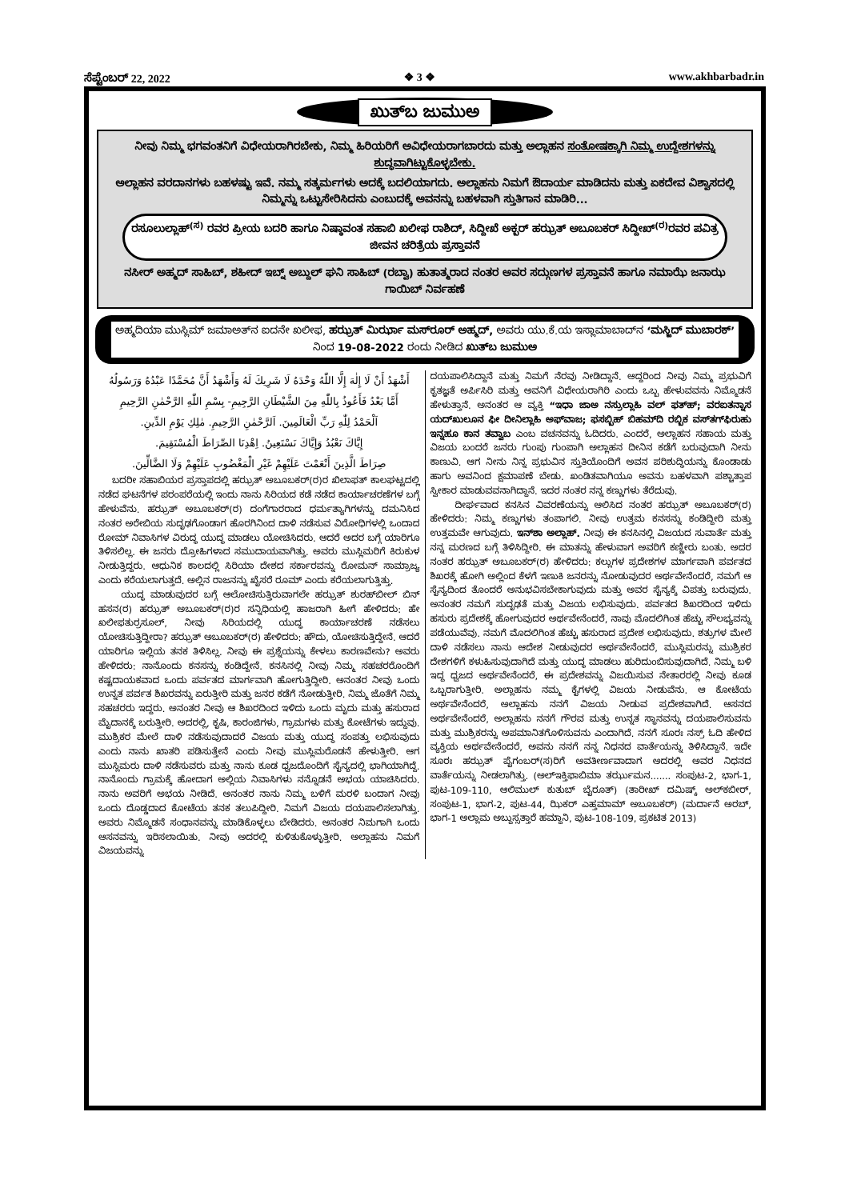ಸೆಪ್ಟೆಂಬರ್ 22, 2022 ❖ 3 ❖ www.akhbarbadr.in
ಖುತ್‌ಬ ಜುಮುಅ
ನೀವು ನಿಮ್ಮ ಭಗವಂತನಿಗೆ ವಿಧೇಯರಾಗಿರಬೇಕು, ನಿಮ್ಮ ಹಿರಿಯರಿಗೆ ಅವಿಧೇಯರಾಗಬಾರದು ಮತ್ತು ಅಲ್ಲಾಹನ ಸಂತೋಷಕ್ಕಾಗಿ ನಿಮ್ಮ ಉದ್ದೇಶಗಳನ್ನು ಶುದ್ಧವಾಗಿಟ್ಟುಕೊಳ್ಳಬೇಕು.
ಅಲ್ಲಾಹನ ವರದಾನಗಳು ಬಹಳಷ್ಟು ಇವೆ. ನಮ್ಮ ಸತ್ಕರ್ಮಗಳು ಅದಕ್ಕೆ ಬದಲಿಯಾಗದು. ಅಲ್ಲಾಹನು ನಿಮಗೆ ಔದಾರ್ಯ ಮಾಡಿದನು ಮತ್ತು ಏಕದೇವ ವಿಶ್ವಾಸದಲ್ಲಿ ನಿಮ್ಮನ್ನು ಒಟ್ಟುಸೇರಿಸಿದನು ಎಂಬುದಕ್ಕೆ ಅವನನ್ನು ಬಹಳವಾಗಿ ಸ್ತುತಿಗಾನ ಮಾಡಿರಿ...
ರಸೂಲುಲ್ಲಾಹ್<sup>(ಸ)</sup> ರವರ ಪ್ರೀಯ ಬದರಿ ಹಾಗೂ ನಿಷ್ಠಾವಂತ ಸಹಾಬಿ ಖಲೀಫ ರಾಶಿದ್, ಸಿದ್ದೀಖೆ ಅಕ್ಬರ್ ಹಝ್ರತ್ ಅಬೂಬಕರ್ ಸಿದ್ದೀಖ್<sup>(ರ)</sup>ರವರ ಪವಿತ್ರ ಜೀವನ ಚರಿತ್ರೆಯ ಪ್ರಸ್ತಾವನೆ
ನಸೀರ್ ಅಹ್ಮದ್ ಸಾಹಿಬ್, ಶಹೀದ್ ಇಬ್ನ್ ಅಬ್ದುಲ್ ಘನಿ ಸಾಹಿಬ್ (ರಬ್ವಾ) ಹುತಾತ್ಮರಾದ ನಂತರ ಅವರ ಸದ್ಗುಣಗಳ ಪ್ರಸ್ತಾವನೆ ಹಾಗೂ ನಮಾಝೆ ಜನಾಝ ಗಾಯಿಬ್ ನಿರ್ವಹಣೆ
ಅಹ್ಮದಿಯಾ ಮುಸ್ಲಿಮ್ ಜಮಾಅತ್‌ನ ಐದನೇ ಖಲೀಫ, ಹಝ್ರತ್ ಮಿರ್ಝಾ ಮಸ್‌ರೂರ್ ಅಹ್ಮದ್, ಅವರು ಯು.ಕೆ.ಯ ಇಸ್ಲಾಮಾಬಾದ್‌ನ ‘ಮಸ್ಜಿದ್ ಮುಬಾರಕ್’ ನಿಂದ 19-08-2022 ರಂದು ನೀಡಿದ ಖುತ್‌ಬ ಜುಮುಅ
أَشْهَدُ أَنْ لَا إِلٰهَ إِلَّا اللّٰهُ وَحْدَهُ لَا شَرِيكَ لَهُ وَأَشْهَدُ أَنَّ مُحَمَّدًا عَبْدُهُ وَرَسُولُهُ
أَمَّا بَعْدُ فَأَعُوذُ بِاللّٰهِ مِنَ الشَّيْطَانِ الرَّجِيمِ- بِسْمِ اللّٰهِ الرَّحْمٰنِ الرَّحِيمِ
اَلْحَمْدُ لِلّٰهِ رَبِّ الْعَالَمِينَ. اَلرَّحْمٰنِ الرَّحِيمِ. مٰلِكِ يَوْمِ الدِّينِ.
إِيَّاكَ نَعْبُدُ وَإِيَّاكَ نَسْتَعِينُ. اِهْدِنَا الصِّرَاطَ الْمُسْتَقِيمَ.
صِرَاطَ الَّذِينَ أَنْعَمْتَ عَلَيْهِمْ غَيْرِ الْمَغْضُوبِ عَلَيْهِمْ وَلَا الضَّالِّينَ.
ಬದರೀ ಸಹಾಬಿಯರ ಪ್ರಸ್ತಾಪದಲ್ಲಿ ಹಝ್ರತ್ ಅಬೂಬಕರ್(ರ)ರ ಖಿಲಾಫತ್ ಕಾಲಘಟ್ಟದಲ್ಲಿ ನಡೆದ ಘಟನೆಗಳ ಪರಂಪರೆಯಲ್ಲಿ ಇಂದು ನಾನು ಸಿರಿಯದ ಕಡೆ ನಡೆದ ಕಾರ್ಯಾಚರಣೆಗಳ ಬಗ್ಗೆ ಹೇಳುವೆನು. ಹಝ್ರತ್ ಅಬೂಬಕರ್(ರ) ದಂಗೆಗಾರರಾದ ಧರ್ಮತ್ಯಾಗಿಗಳನ್ನು ದಮನಿಸಿದ ನಂತರ ಅರೇಬಿಯ ಸುದೃಢಗೊಂಡಾಗ ಹೊರಗಿನಿಂದ ದಾಳಿ ನಡೆಸುವ ವಿರೋಧಿಗಳಲ್ಲಿ ಒಂದಾದ ರೋಮ್ ನಿವಾಸಿಗಳ ವಿರುದ್ಧ ಯುದ್ಧ ಮಾಡಲು ಯೋಚಿಸಿದರು. ಆದರೆ ಅದರ ಬಗ್ಗೆ ಯಾರಿಗೂ ತಿಳಿಸಲಿಲ್ಲ. ಈ ಜನರು ದ್ರೋಹಿಗಳಾದ ಸಮುದಾಯವಾಗಿತ್ತು. ಅವರು ಮುಸ್ಲಿಮರಿಗೆ ಕಿರುಕುಳ ನೀಡುತ್ತಿದ್ದರು. ಆಧುನಿಕ ಕಾಲದಲ್ಲಿ ಸಿರಿಯಾ ದೇಶದ ಸರ್ಕಾರವನ್ನು ರೋಮನ್ ಸಾಮ್ರಾಜ್ಯ ಎಂದು ಕರೆಯಲಾಗುತ್ತದೆ. ಅಲ್ಲಿನ ರಾಜನನ್ನು ಖೈಸರೆ ರೂಮ್ ಎಂದು ಕರೆಯಲಾಗುತ್ತಿತ್ತು.
ಯುದ್ಧ ಮಾಡುವುದರ ಬಗ್ಗೆ ಆಲೋಚಿಸುತ್ತಿರುವಾಗಲೇ ಹಝ್ರತ್ ಶುರಹ್‌ಬೀಲ್ ಬಿನ್ ಹಸನ(ರ) ಹಝ್ರತ್ ಅಬೂಬಕರ್(ರ)ರ ಸನ್ನಿಧಿಯಲ್ಲಿ ಹಾಜರಾಗಿ ಹೀಗೆ ಹೇಳಿದರು: ಹೇ ಖಲೀಫತುರ‍್ರಸೂಲ್, ನೀವು ಸಿರಿಯದಲ್ಲಿ ಯುದ್ಧ ಕಾರ್ಯಾಚರಣೆ ನಡೆಸಲು ಯೋಚಿಸುತ್ತಿದ್ದೀರಾ? ಹಝ್ರತ್ ಅಬೂಬಕರ್(ರ) ಹೇಳಿದರು: ಹೌದು, ಯೋಚಿಸುತ್ತಿದ್ದೇನೆ. ಆದರೆ ಯಾರಿಗೂ ಇಲ್ಲಿಯ ತನಕ ತಿಳಿಸಿಲ್ಲ. ನೀವು ಈ ಪ್ರಶ್ನೆಯನ್ನು ಕೇಳಲು ಕಾರಣವೇನು? ಅವರು ಹೇಳಿದರು: ನಾನೊಂದು ಕನಸನ್ನು ಕಂಡಿದ್ದೇನೆ. ಕನಸಿನಲ್ಲಿ ನೀವು ನಿಮ್ಮ ಸಹಚರರೊಂದಿಗೆ ಕಷ್ಟದಾಯಕವಾದ ಒಂದು ಪರ್ವತದ ಮಾರ್ಗವಾಗಿ ಹೋಗುತ್ತಿದ್ದೀರಿ. ಅನಂತರ ನೀವು ಒಂದು ಉನ್ನತ ಪರ್ವತ ಶಿಖರವನ್ನು ಏರುತ್ತೀರಿ ಮತ್ತು ಜನರ ಕಡೆಗೆ ನೋಡುತ್ತೀರಿ. ನಿಮ್ಮ ಜೊತೆಗೆ ನಿಮ್ಮ ಸಹಚರರು ಇದ್ದರು. ಅನಂತರ ನೀವು ಆ ಶಿಖರದಿಂದ ಇಳಿದು ಒಂದು ಮೃದು ಮತ್ತು ಹಸುರಾದ ಮೈದಾನಕ್ಕೆ ಬರುತ್ತೀರಿ. ಅದರಲ್ಲಿ, ಕೃಷಿ, ಕಾರಂಜಿಗಳು, ಗ್ರಾಮಗಳು ಮತ್ತು ಕೋಟೆಗಳು ಇದ್ದುವು. ಮುಶ್ರಿಕರ ಮೇಲೆ ದಾಳಿ ನಡೆಸುವುದಾದರೆ ವಿಜಯ ಮತ್ತು ಯುದ್ಧ ಸಂಪತ್ತು ಲಭಿಸುವುದು ಎಂದು ನಾನು ಖಾತರಿ ಪಡಿಸುತ್ತೇನೆ ಎಂದು ನೀವು ಮುಸ್ಲಿಮರೊಡನೆ ಹೇಳುತ್ತೀರಿ. ಆಗ ಮುಸ್ಲಿಮರು ದಾಳಿ ನಡೆಸುವರು ಮತ್ತು ನಾನು ಕೂಡ ಧ್ವಜದೊಂದಿಗೆ ಸೈನ್ಯದಲ್ಲಿ ಭಾಗಿಯಾಗಿದ್ದೆ. ನಾನೊಂದು ಗ್ರಾಮಕ್ಕೆ ಹೋದಾಗ ಅಲ್ಲಿಯ ನಿವಾಸಿಗಳು ನನ್ನೊಡನೆ ಅಭಯ ಯಾಚಿಸಿದರು. ನಾನು ಅವರಿಗೆ ಅಭಯ ನೀಡಿದೆ. ಅನಂತರ ನಾನು ನಿಮ್ಮ ಬಳಿಗೆ ಮರಳಿ ಬಂದಾಗ ನೀವು ಒಂದು ದೊಡ್ಡದಾದ ಕೋಟೆಯ ತನಕ ತಲುಪಿದ್ದೀರಿ. ನಿಮಗೆ ವಿಜಯ ದಯಪಾಲಿಸಲಾಗಿತ್ತು. ಅವರು ನಿಮ್ಮೊಡನೆ ಸಂಧಾನವನ್ನು ಮಾಡಿಕೊಳ್ಳಲು ಬೇಡಿದರು. ಅನಂತರ ನಿಮಗಾಗಿ ಒಂದು ಆಸನವನ್ನು ಇರಿಸಲಾಯಿತು. ನೀವು ಅದರಲ್ಲಿ ಕುಳಿತುಕೊಳ್ಳುತ್ತೀರಿ. ಅಲ್ಲಾಹನು ನಿಮಗೆ ವಿಜಯವನ್ನು
ದಯಪಾಲಿಸಿದ್ದಾನೆ ಮತ್ತು ನಿಮಗೆ ನೆರವು ನೀಡಿದ್ದಾನೆ. ಆದ್ದರಿಂದ ನೀವು ನಿಮ್ಮ ಪ್ರಭುವಿಗೆ ಕೃತಜ್ಞತೆ ಅರ್ಪಿಸಿರಿ ಮತ್ತು ಅವನಿಗೆ ವಿಧೇಯರಾಗಿರಿ ಎಂದು ಒಬ್ಬ ಹೇಳುವವನು ನಿಮ್ಮೊಡನೆ ಹೇಳುತ್ತಾನೆ. ಅನಂತರ ಆ ವ್ಯಕ್ತಿ “ಇಧಾ ಜಾಅ ನಸ್ರುಲ್ಲಾಹಿ ವಲ್ ಫತ್‌ಹ್; ವರಐತನ್ನಾಸ ಯದ್‌ಖುಲೂನ ಫೀ ದೀನಿಲ್ಲಾಹಿ ಅಫ್‌ವಾಜ; ಫಸಬ್ಬಿಹ್ ಬಿಹಮ್‌ದಿ ರಬ್ಬಿಕ ವಸ್‌ತಗ್‌ಫಿರುಹು ಇನ್ನಹೂ ಕಾನ ತವ್ವಾಬ ಎಂಬ ವಚನವನ್ನು ಓದಿದರು. ಎಂದರೆ, ಅಲ್ಲಾಹನ ಸಹಾಯ ಮತ್ತು ವಿಜಯ ಬಂದರೆ ಜನರು ಗುಂಪು ಗುಂಪಾಗಿ ಅಲ್ಲಾಹನ ದೀನಿನ ಕಡೆಗೆ ಬರುವುದಾಗಿ ನೀನು ಕಾಣುವಿ. ಆಗ ನೀನು ನಿನ್ನ ಪ್ರಭುವಿನ ಸ್ತುತಿಯೊಂದಿಗೆ ಅವನ ಪರಿಶುದ್ಧಿಯನ್ನು ಕೊಂಡಾಡು ಹಾಗು ಅವನಿಂದ ಕ್ಷಮಾಪಣೆ ಬೇಡು. ಖಂಡಿತವಾಗಿಯೂ ಅವನು ಬಹಳವಾಗಿ ಪಶ್ಚಾತ್ತಾಪ ಸ್ವೀಕಾರ ಮಾಡುವವನಾಗಿದ್ದಾನೆ. ಇದರ ನಂತರ ನನ್ನ ಕಣ್ಣುಗಳು ತೆರೆದುವು.
ದೀರ್ಘವಾದ ಕನಸಿನ ವಿವರಣೆಯನ್ನು ಆಲಿಸಿದ ನಂತರ ಹಝ್ರತ್ ಅಬೂಬಕರ್(ರ) ಹೇಳಿದರು: ನಿಮ್ಮ ಕಣ್ಣುಗಳು ತಂಪಾಗಲಿ. ನೀವು ಉತ್ತಮ ಕನಸನ್ನು ಕಂಡಿದ್ದೀರಿ ಮತ್ತು ಉತ್ತಮವೇ ಆಗುವುದು. ಇನ್‌ಶಾ ಅಲ್ಲಾಹ್. ನೀವು ಈ ಕನಸಿನಲ್ಲಿ ವಿಜಯದ ಸುವಾರ್ತೆ ಮತ್ತು ನನ್ನ ಮರಣದ ಬಗ್ಗೆ ತಿಳಿಸಿದ್ದೀರಿ. ಈ ಮಾತನ್ನು ಹೇಳುವಾಗ ಅವರಿಗೆ ಕಣ್ಣೀರು ಬಂತು. ಅದರ ನಂತರ ಹಝ್ರತ್ ಅಬೂಬಕರ್(ರ) ಹೇಳಿದರು: ಕಲ್ಲುಗಳ ಪ್ರದೇಶಗಳ ಮಾರ್ಗವಾಗಿ ಪರ್ವತದ ಶಿಖರಕ್ಕೆ ಹೋಗಿ ಅಲ್ಲಿಂದ ಕೆಳಗೆ ಇಣುಕಿ ಜನರನ್ನು ನೋಡುವುದರ ಅರ್ಥವೇನೆಂದರೆ, ನಮಗೆ ಆ ಸೈನ್ಯದಿಂದ ತೊಂದರೆ ಅನುಭವಿಸಬೇಕಾಗುವುದು ಮತ್ತು ಅವರ ಸೈನ್ಯಕ್ಕೆ ವಿಪತ್ತು ಬರುವುದು. ಅನಂತರ ನಮಗೆ ಸುದೃಢತೆ ಮತ್ತು ವಿಜಯ ಲಭಿಸುವುದು. ಪರ್ವತದ ಶಿಖರದಿಂದ ಇಳಿದು ಹಸುರು ಪ್ರದೇಶಕ್ಕೆ ಹೋಗುವುದರ ಅರ್ಥವೇನೆಂದರೆ, ನಾವು ಮೊದಲಿಗಿಂತ ಹೆಚ್ಚು ಸೌಲಭ್ಯವನ್ನು ಪಡೆಯುವೆವು. ನಮಗೆ ಮೊದಲಿಗಿಂತ ಹೆಚ್ಚು ಹಸುರಾದ ಪ್ರದೇಶ ಲಭಿಸುವುದು. ಶತ್ರುಗಳ ಮೇಲೆ ದಾಳಿ ನಡೆಸಲು ನಾನು ಆದೇಶ ನೀಡುವುದರ ಅರ್ಥವೇನೆಂದರೆ, ಮುಸ್ಲಿಮರನ್ನು ಮುಶ್ರಿಕರ ದೇಶಗಳಿಗೆ ಕಳುಹಿಸುವುದಾಗಿದೆ ಮತ್ತು ಯುದ್ಧ ಮಾಡಲು ಹುರಿದುಂಬಿಸುವುದಾಗಿದೆ. ನಿಮ್ಮ ಬಳಿ ಇದ್ದ ಧ್ವಜದ ಅರ್ಥವೇನೆಂದರೆ, ಈ ಪ್ರದೇಶವನ್ನು ವಿಜಯಿಸುವ ನೇತಾರರಲ್ಲಿ ನೀವು ಕೂಡ ಒಬ್ಬರಾಗುತ್ತೀರಿ. ಅಲ್ಲಾಹನು ನಮ್ಮ ಕೈಗಳಲ್ಲಿ ವಿಜಯ ನೀಡುವೆನು. ಆ ಕೋಟೆಯ ಅರ್ಥವೇನೆಂದರೆ, ಅಲ್ಲಾಹನು ನನಗೆ ವಿಜಯ ನೀಡುವ ಪ್ರದೇಶವಾಗಿದೆ. ಆಸನದ ಅರ್ಥವೇನೆಂದರೆ, ಅಲ್ಲಾಹನು ನನಗೆ ಗೌರವ ಮತ್ತು ಉನ್ನತ ಸ್ಥಾನವನ್ನು ದಯಪಾಲಿಸುವನು ಮತ್ತು ಮುಶ್ರಿಕರನ್ನು ಅಪಮಾನಿತಗೊಳಿಸುವನು ಎಂದಾಗಿದೆ. ನನಗೆ ಸೂರಃ ನಸ್ರ್ ಓದಿ ಹೇಳಿದ ವ್ಯಕ್ತಿಯ ಅರ್ಥವೇನೆಂದರೆ, ಅವನು ನನಗೆ ನನ್ನ ನಿಧನದ ವಾರ್ತೆಯನ್ನು ತಿಳಿಸಿದ್ದಾನೆ. ಇದೇ ಸೂರಃ ಹಝ್ರತ್ ಪೈಗಂಬರ್(ಸ)ರಿಗೆ ಅವತೀರ್ಣವಾದಾಗ ಅದರಲ್ಲಿ ಅವರ ನಿಧನದ ವಾರ್ತೆಯನ್ನು ನೀಡಲಾಗಿತ್ತು. (ಅಲ್‌ಇಕ್ತಿಫಾಬಿಮಾ ತರ್ಝುಮನ....... ಸಂಪುಟ-2, ಭಾಗ-1, ಪುಟ-109-110, ಆಲಿಮುಲ್ ಕುತುಬ್ ಬೈರೂತ್) (ತಾರೀಖ್ ದಮಿಷ್ಕ್ ಅಲ್‌ಕಬೀರ್, ಸಂಪುಟ-1, ಭಾಗ-2, ಪುಟ-44, ಝಿಕರ್ ಎಹ್ತಮಾಮ್ ಅಬೂಬಕರ್) (ಮರ್ದಾನೆ ಅರಬ್, ಭಾಗ-1 ಅಲ್ಲಾಮ ಅಬ್ದುಸ್ಸತ್ತಾರೆ ಹಮ್ದಾನಿ, ಪುಟ-108-109, ಪ್ರಕಟಿತ 2013)